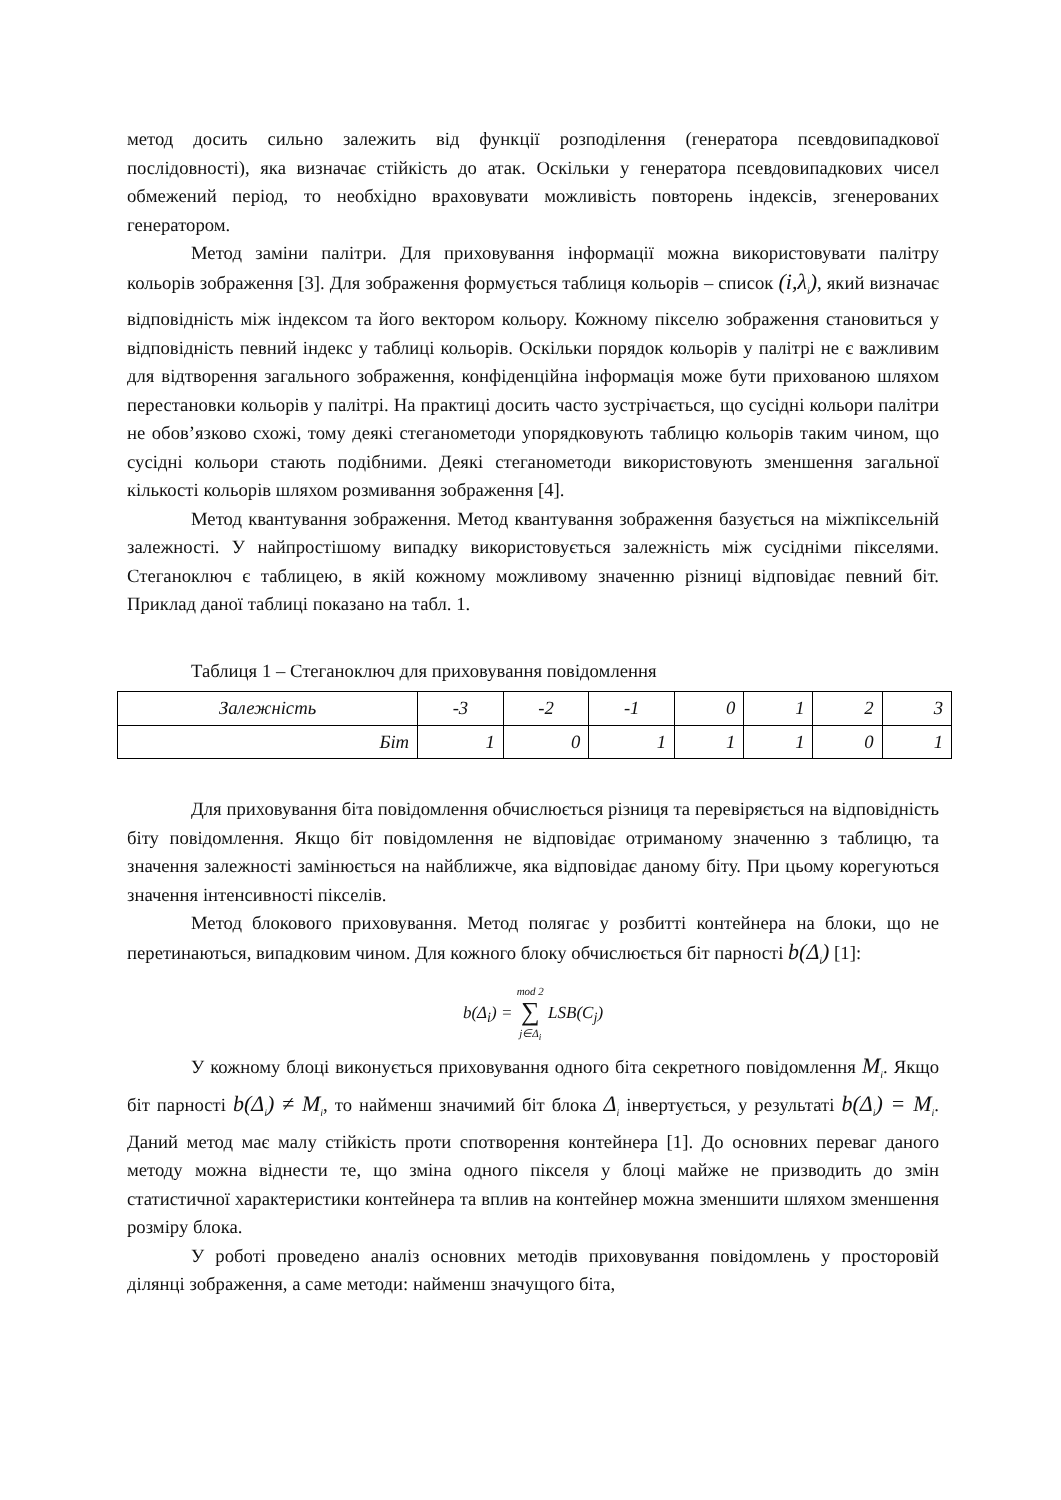метод досить сильно залежить від функції розподілення (генератора псевдовипадкової послідовності), яка визначає стійкість до атак. Оскільки у генератора псевдовипадкових чисел обмежений період, то необхідно враховувати можливість повторень індексів, згенерованих генератором.
Метод заміни палітри. Для приховування інформації можна використовувати палітру кольорів зображення [3]. Для зображення формується таблиця кольорів – список (i,λ<sub>i</sub>), який визначає відповідність між індексом та його вектором кольору. Кожному пікселю зображення становиться у відповідність певний індекс у таблиці кольорів. Оскільки порядок кольорів у палітрі не є важливим для відтворення загального зображення, конфіденційна інформація може бути прихованою шляхом перестановки кольорів у палітрі. На практиці досить часто зустрічається, що сусідні кольори палітри не обов’язково схожі, тому деякі стеганометоди упорядковують таблицю кольорів таким чином, що сусідні кольори стають подібними. Деякі стеганометоди використовують зменшення загальної кількості кольорів шляхом розмивання зображення [4].
Метод квантування зображення. Метод квантування зображення базується на міжпіксельній залежності. У найпростішому випадку використовується залежність між сусідніми пікселями. Стеганоключ є таблицею, в якій кожному можливому значенню різниці відповідає певний біт. Приклад даної таблиці показано на табл. 1.
Таблиця 1 – Стеганоключ для приховування повідомлення
| Залежність | -3 | -2 | -1 | 0 | 1 | 2 | 3 |
| Біт | 1 | 0 | 1 | 1 | 1 | 0 | 1 |
Для приховування біта повідомлення обчислюється різниця та перевіряється на відповідність біту повідомлення. Якщо біт повідомлення не відповідає отриманому значенню з таблицю, та значення залежності замінюється на найближче, яка відповідає даному біту. При цьому корегуються значення інтенсивності пікселів.
Метод блокового приховування. Метод полягає у розбитті контейнера на блоки, що не перетинаються, випадковим чином. Для кожного блоку обчислюється біт парності b(Δ<sub>i</sub>) [1]:
b(Δ<sub>i</sub>) = mod 2
∑
j∈Δ<sub>i</sub> LSB(C<sub>j</sub>)
У кожному блоці виконується приховування одного біта секретного повідомлення M<sub>i</sub>. Якщо біт парності b(Δ<sub>i</sub>) ≠ M<sub>i</sub>, то найменш значимий біт блока Δ<sub>i</sub> інвертується, у результаті b(Δ<sub>i</sub>) = M<sub>i</sub>. Даний метод має малу стійкість проти спотворення контейнера [1]. До основних переваг даного методу можна віднести те, що зміна одного пікселя у блоці майже не призводить до змін статистичної характеристики контейнера та вплив на контейнер можна зменшити шляхом зменшення розміру блока.
У роботі проведено аналіз основних методів приховування повідомлень у просторовій ділянці зображення, а саме методи: найменш значущого біта,